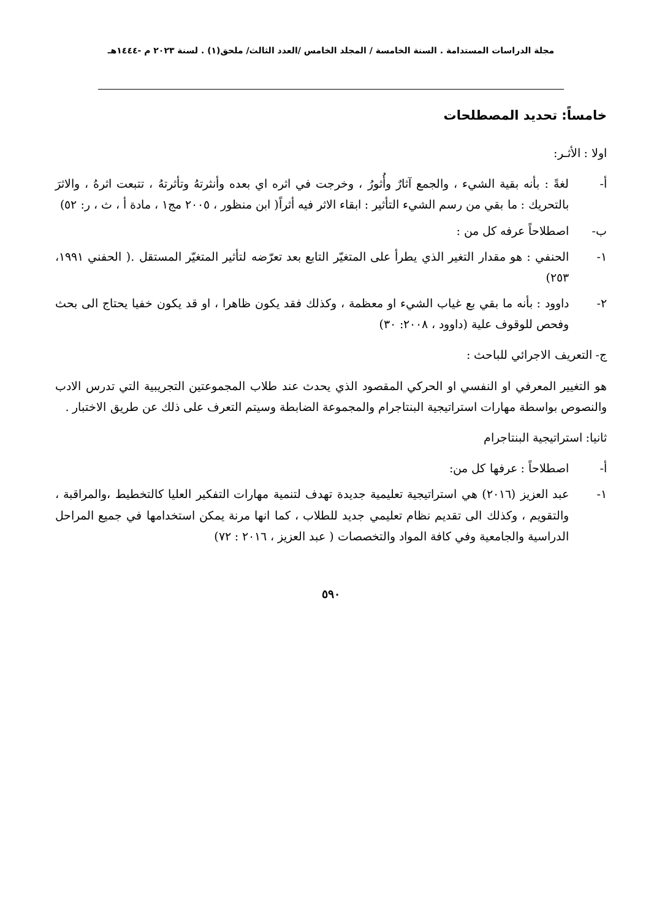مجلة الدراسات المستدامة . السنة الخامسة / المجلد الخامس /العدد الثالث/ ملحق(١) . لسنة ٢٠٢٣ م -١٤٤٤هـ
خامساً: تحديد المصطلحات
اولا : الأثـر:
أ- لغةً : بأنه بقية الشيء ، والجمع آثارٌ وأُثورُ ، وخرجت في اثره اي بعده وأنثرتهُ وتأثرتهُ ، تتبعت اثرهُ ، والاثرَ بالتحريك : ما بقي من رسم الشيء التأثير : ابقاء الاثر فيه أثراً( ابن منظور ، ٢٠٠٥ مج١ ، مادة أ ، ث ، ر: ٥٢)
ب- اصطلاحاً عرفه كل من :
١- الحنفي : هو مقدار التغير الذي يطرأ على المتغيّر التابع بعد تعرّضه لتأثير المتغيّر المستقل .( الحفني ١٩٩١، ٢٥٣)
٢- داوود : بأنه ما بقي بع غياب الشيء او معظمة ، وكذلك فقد يكون ظاهرا ، او قد يكون خفيا يحتاج الى بحث وفحص للوقوف علية (داوود ، ٢٠٠٨: ٣٠)
ج- التعريف الاجرائي للباحث :
هو التغيير المعرفي او النفسي او الحركي المقصود الذي يحدث عند طلاب المجموعتين التجريبية التي تدرس الادب والنصوص بواسطة مهارات استراتيجية البنتاجرام والمجموعة الضابطة وسيتم التعرف على ذلك عن طريق الاختبار .
ثانيا: استراتيجية البنتاجرام
أ- اصطلاحاً : عرفها كل من:
١- عبد العزيز (٢٠١٦) هي استراتيجية تعليمية جديدة تهدف لتنمية مهارات التفكير العليا كالتخطيط ،والمراقبة ، والتقويم ، وكذلك الى تقديم نظام تعليمي جديد للطلاب ، كما انها مرنة يمكن استخدامها في جميع المراحل الدراسية والجامعية وفي كافة المواد والتخصصات ( عبد العزيز ، ٢٠١٦ : ٧٢)
٥٩٠